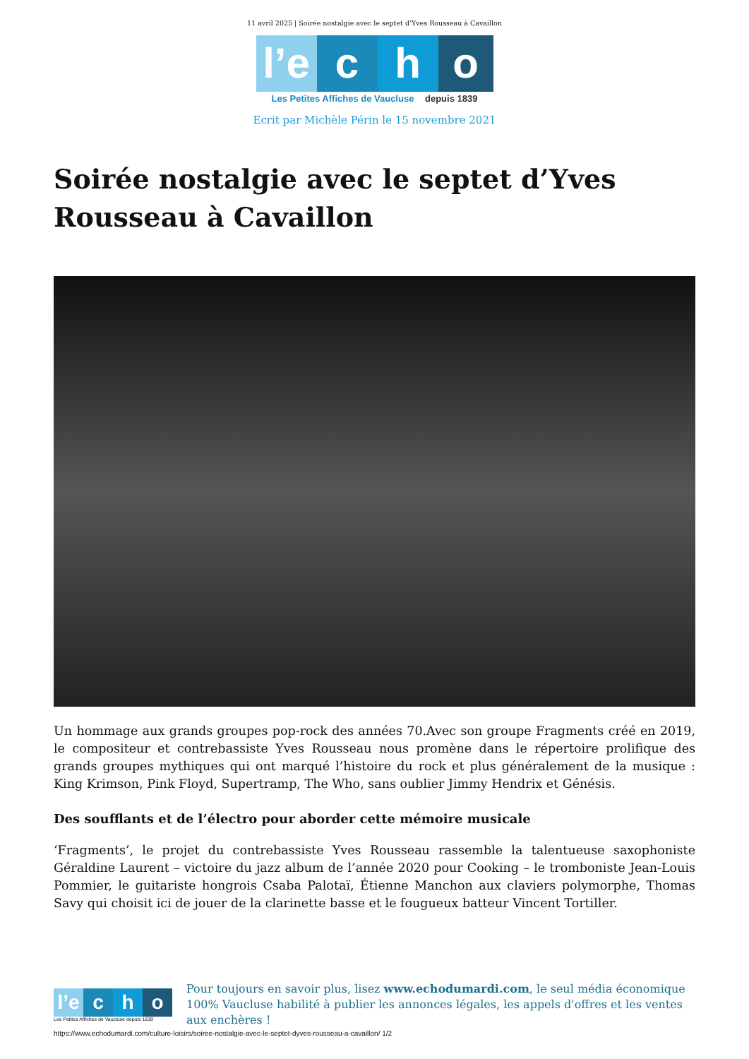11 avril 2025 | Soirée nostalgie avec le septet d’Yves Rousseau à Cavaillon
l’e c h o
Les Petites Affiches de Vaucluse depuis 1839
Ecrit par Michèle Périn le 15 novembre 2021
Soirée nostalgie avec le septet d’Yves Rousseau à Cavaillon
Un hommage aux grands groupes pop-rock des années 70.Avec son groupe Fragments créé en 2019, le compositeur et contrebassiste Yves Rousseau nous promène dans le répertoire prolifique des grands groupes mythiques qui ont marqué l’histoire du rock et plus généralement de la musique : King Krimson, Pink Floyd, Supertramp, The Who, sans oublier Jimmy Hendrix et Génésis.
Des soufflants et de l’électro pour aborder cette mémoire musicale
‘Fragments’, le projet du contrebassiste Yves Rousseau rassemble la talentueuse saxophoniste Géraldine Laurent – victoire du jazz album de l’année 2020 pour Cooking – le tromboniste Jean-Louis Pommier, le guitariste hongrois Csaba Palotaï, Étienne Manchon aux claviers polymorphe, Thomas Savy qui choisit ici de jouer de la clarinette basse et le fougueux batteur Vincent Tortiller.
l’e c h o
Les Petites Affiches de Vaucluse depuis 1839
Pour toujours en savoir plus, lisez www.echodumardi.com, le seul média économique 100% Vaucluse habilité à publier les annonces légales, les appels d'offres et les ventes aux enchères !
https://www.echodumardi.com/culture-loisirs/soiree-nostalgie-avec-le-septet-dyves-rousseau-a-cavaillon/ 1/2